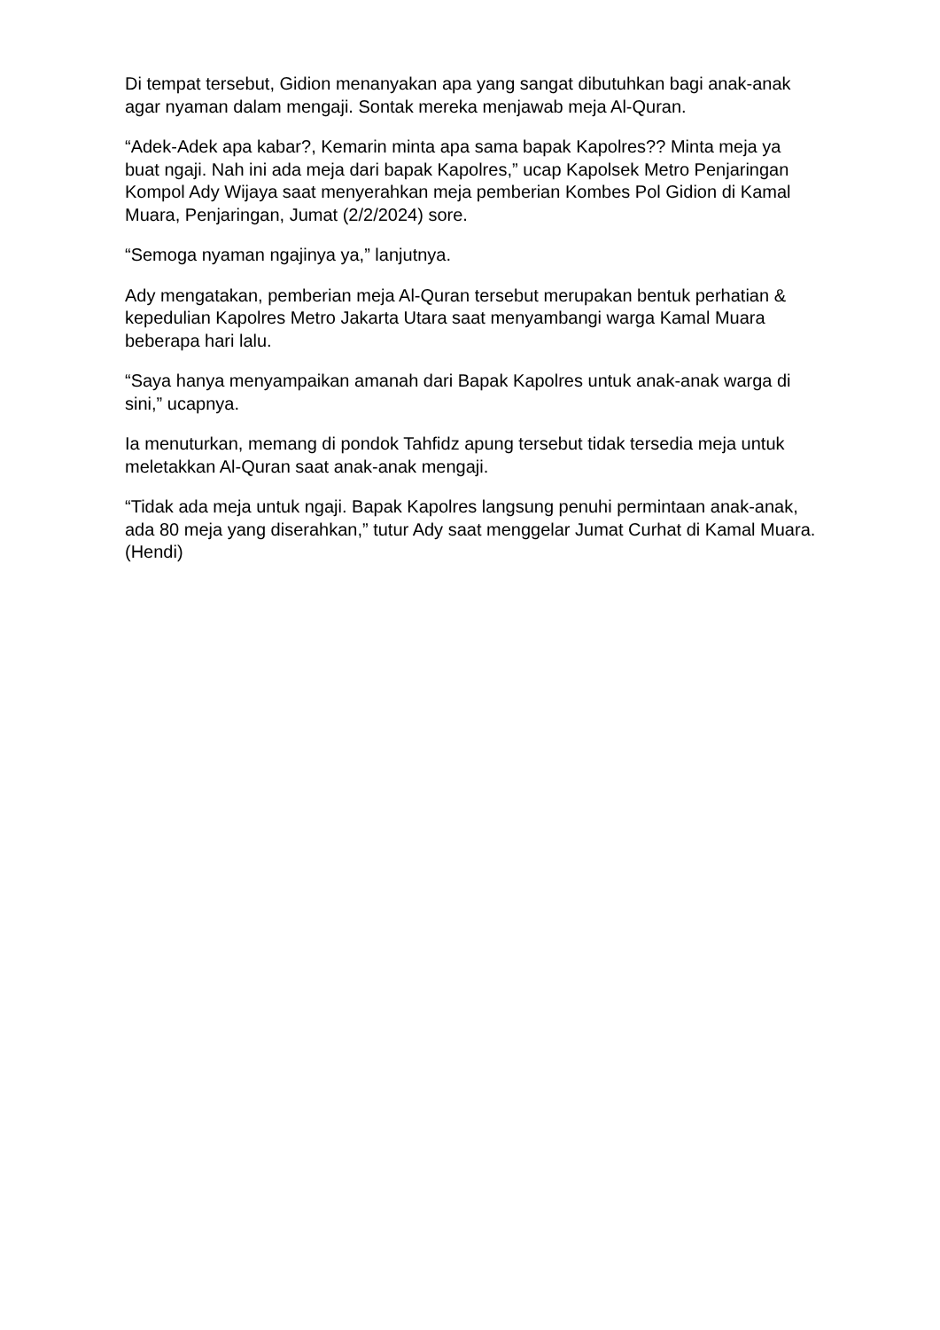Di tempat tersebut, Gidion menanyakan apa yang sangat dibutuhkan bagi anak-anak agar nyaman dalam mengaji. Sontak mereka menjawab meja Al-Quran.
“Adek-Adek apa kabar?, Kemarin minta apa sama bapak Kapolres?? Minta meja ya buat ngaji. Nah ini ada meja dari bapak Kapolres,” ucap Kapolsek Metro Penjaringan Kompol Ady Wijaya saat menyerahkan meja pemberian Kombes Pol Gidion di Kamal Muara, Penjaringan, Jumat (2/2/2024) sore.
“Semoga nyaman ngajinya ya,” lanjutnya.
Ady mengatakan, pemberian meja Al-Quran tersebut merupakan bentuk perhatian & kepedulian Kapolres Metro Jakarta Utara saat menyambangi warga Kamal Muara beberapa hari lalu.
“Saya hanya menyampaikan amanah dari Bapak Kapolres untuk anak-anak warga di sini,” ucapnya.
Ia menuturkan, memang di pondok Tahfidz apung tersebut tidak tersedia meja untuk meletakkan Al-Quran saat anak-anak mengaji.
“Tidak ada meja untuk ngaji. Bapak Kapolres langsung penuhi permintaan anak-anak, ada 80 meja yang diserahkan,” tutur Ady saat menggelar Jumat Curhat di Kamal Muara. (Hendi)